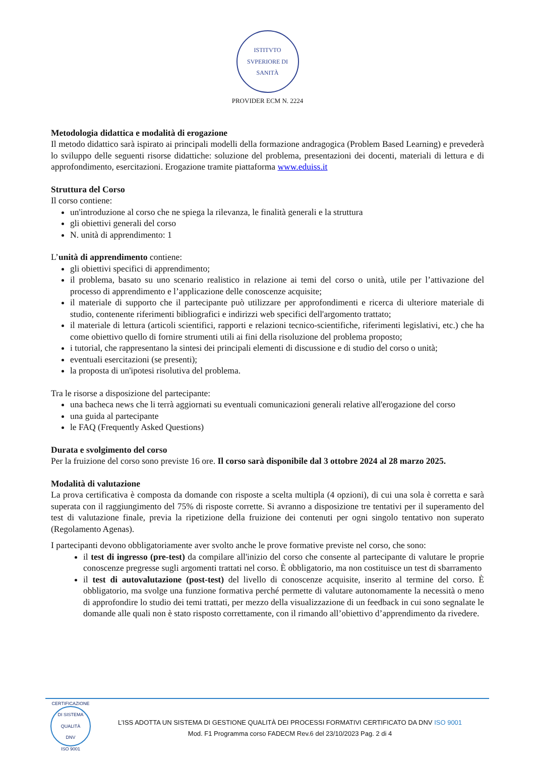ISTITVTO SVPERIORE DI SANITÀ
PROVIDER ECM N. 2224
Metodologia didattica e modalità di erogazione
Il metodo didattico sarà ispirato ai principali modelli della formazione andragogica (Problem Based Learning) e prevederà lo sviluppo delle seguenti risorse didattiche: soluzione del problema, presentazioni dei docenti, materiali di lettura e di approfondimento, esercitazioni. Erogazione tramite piattaforma www.eduiss.it
Struttura del Corso
Il corso contiene:
un'introduzione al corso che ne spiega la rilevanza, le finalità generali e la struttura
gli obiettivi generali del corso
N. unità di apprendimento: 1
L’unità di apprendimento contiene:
gli obiettivi specifici di apprendimento;
il problema, basato su uno scenario realistico in relazione ai temi del corso o unità, utile per l’attivazione del processo di apprendimento e l’applicazione delle conoscenze acquisite;
il materiale di supporto che il partecipante può utilizzare per approfondimenti e ricerca di ulteriore materiale di studio, contenente riferimenti bibliografici e indirizzi web specifici dell'argomento trattato;
il materiale di lettura (articoli scientifici, rapporti e relazioni tecnico-scientifiche, riferimenti legislativi, etc.) che ha come obiettivo quello di fornire strumenti utili ai fini della risoluzione del problema proposto;
i tutorial, che rappresentano la sintesi dei principali elementi di discussione e di studio del corso o unità;
eventuali esercitazioni (se presenti);
la proposta di un'ipotesi risolutiva del problema.
Tra le risorse a disposizione del partecipante:
una bacheca news che li terrà aggiornati su eventuali comunicazioni generali relative all'erogazione del corso
una guida al partecipante
le FAQ (Frequently Asked Questions)
Durata e svolgimento del corso
Per la fruizione del corso sono previste 16 ore. Il corso sarà disponibile dal 3 ottobre 2024 al 28 marzo 2025.
Modalità di valutazione
La prova certificativa è composta da domande con risposte a scelta multipla (4 opzioni), di cui una sola è corretta e sarà superata con il raggiungimento del 75% di risposte corrette. Si avranno a disposizione tre tentativi per il superamento del test di valutazione finale, previa la ripetizione della fruizione dei contenuti per ogni singolo tentativo non superato (Regolamento Agenas).
I partecipanti devono obbligatoriamente aver svolto anche le prove formative previste nel corso, che sono:
il test di ingresso (pre-test) da compilare all'inizio del corso che consente al partecipante di valutare le proprie conoscenze pregresse sugli argomenti trattati nel corso. È obbligatorio, ma non costituisce un test di sbarramento
il test di autovalutazione (post-test) del livello di conoscenze acquisite, inserito al termine del corso. È obbligatorio, ma svolge una funzione formativa perché permette di valutare autonomamente la necessità o meno di approfondire lo studio dei temi trattati, per mezzo della visualizzazione di un feedback in cui sono segnalate le domande alle quali non è stato risposto correttamente, con il rimando all’obiettivo d’apprendimento da rivedere.
CERTIFICAZIONE DI SISTEMA QUALITÀ
DNV
ISO 9001
L’ISS ADOTTA UN SISTEMA DI GESTIONE QUALITÀ DEI PROCESSI FORMATIVI CERTIFICATO DA DNV ISO 9001
Mod. F1 Programma corso FADECM Rev.6 del 23/10/2023 Pag. 2 di 4